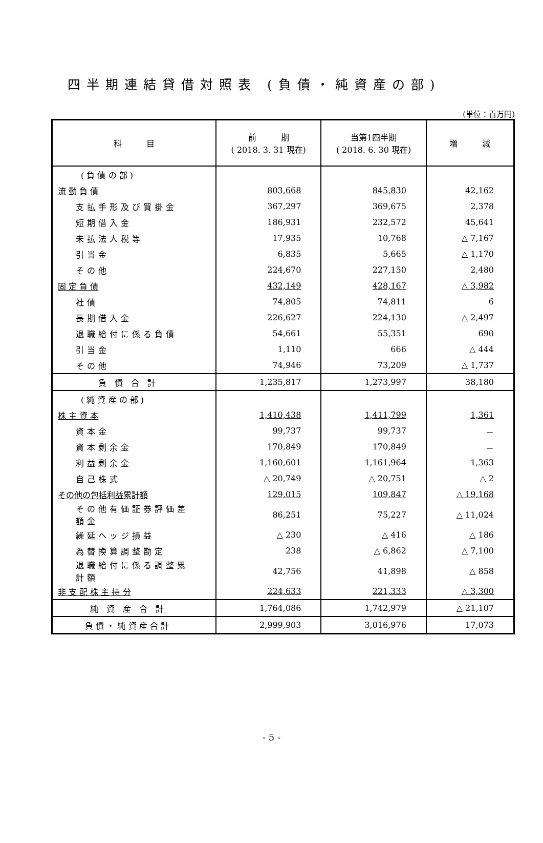四半期連結貸借対照表 (負債・純資産の部)
(単位：百万円)
| 科 目 | 前 期 ( 2018. 3. 31 現在) | 当第1四半期 ( 2018. 6. 30 現在) | 増 減 |
| --- | --- | --- | --- |
| ( 負 債 の 部 ) | | | |
| 流 動 負 債 | 803,668 | 845,830 | 42,162 |
| 支払手形及び買掛金 | 367,297 | 369,675 | 2,378 |
| 短期借入金 | 186,931 | 232,572 | 45,641 |
| 未払法人税等 | 17,935 | 10,768 | △ 7,167 |
| 引当金 | 6,835 | 5,665 | △ 1,170 |
| その他 | 224,670 | 227,150 | 2,480 |
| 固 定 負 債 | 432,149 | 428,167 | △ 3,982 |
| 社債 | 74,805 | 74,811 | 6 |
| 長期借入金 | 226,627 | 224,130 | △ 2,497 |
| 退職給付に係る負債 | 54,661 | 55,351 | 690 |
| 引当金 | 1,110 | 666 | △ 444 |
| その他 | 74,946 | 73,209 | △ 1,737 |
| 負 債 合 計 | 1,235,817 | 1,273,997 | 38,180 |
| ( 純 資 産 の 部 ) | | | |
| 株 主 資 本 | 1,410,438 | 1,411,799 | 1,361 |
| 資本金 | 99,737 | 99,737 | － |
| 資本剰余金 | 170,849 | 170,849 | － |
| 利益剰余金 | 1,160,601 | 1,161,964 | 1,363 |
| 自己株式 | △ 20,749 | △ 20,751 | △ 2 |
| その他の包括利益累計額 | 129,015 | 109,847 | △ 19,168 |
| その他有価証券評価差額金 | 86,251 | 75,227 | △ 11,024 |
| 繰延ヘッジ損益 | △ 230 | △ 416 | △ 186 |
| 為替換算調整勘定 | 238 | △ 6,862 | △ 7,100 |
| 退職給付に係る調整累計額 | 42,756 | 41,898 | △ 858 |
| 非 支 配 株 主 持 分 | 224,633 | 221,333 | △ 3,300 |
| 純 資 産 合 計 | 1,764,086 | 1,742,979 | △ 21,107 |
| 負 債 ・ 純 資 産 合 計 | 2,999,903 | 3,016,976 | 17,073 |
- 5 -